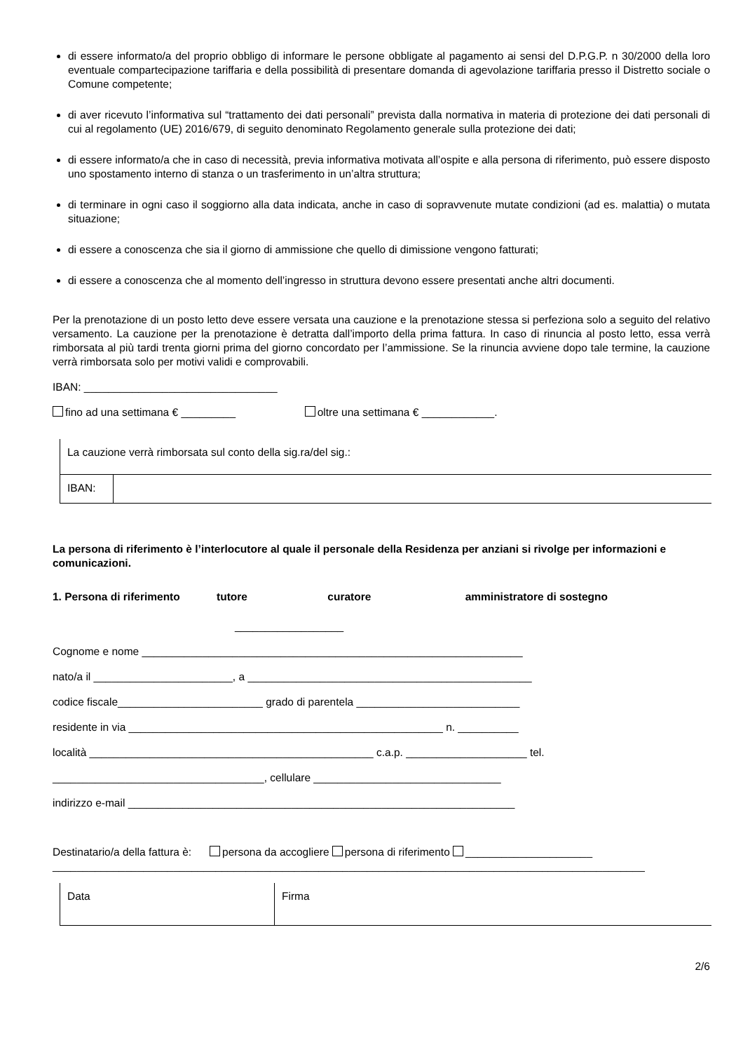di essere informato/a del proprio obbligo di informare le persone obbligate al pagamento ai sensi del D.P.G.P. n 30/2000 della loro eventuale compartecipazione tariffaria e della possibilità di presentare domanda di agevolazione tariffaria presso il Distretto sociale o Comune competente;
di aver ricevuto l’informativa sul “trattamento dei dati personali” prevista dalla normativa in materia di protezione dei dati personali di cui al regolamento (UE) 2016/679, di seguito denominato Regolamento generale sulla protezione dei dati;
di essere informato/a che in caso di necessità, previa informativa motivata all’ospite e alla persona di riferimento, può essere disposto uno spostamento interno di stanza o un trasferimento in un’altra struttura;
di terminare in ogni caso il soggiorno alla data indicata, anche in caso di sopravvenute mutate condizioni (ad es. malattia) o mutata situazione;
di essere a conoscenza che sia il giorno di ammissione che quello di dimissione vengono fatturati;
di essere a conoscenza che al momento dell’ingresso in struttura devono essere presentati anche altri documenti.
Per la prenotazione di un posto letto deve essere versata una cauzione e la prenotazione stessa si perfeziona solo a seguito del relativo versamento. La cauzione per la prenotazione è detratta dall’importo della prima fattura. In caso di rinuncia al posto letto, essa verrà rimborsata al più tardi trenta giorni prima del giorno concordato per l’ammissione. Se la rinuncia avviene dopo tale termine, la cauzione verrà rimborsata solo per motivi validi e comprovabili.
IBAN: ________________________________
fino ad una settimana € _________ oltre una settimana € ____________.
| La cauzione verrà rimborsata sul conto della sig.ra/del sig.: | |
| IBAN: | |
La persona di riferimento è l’interlocutore al quale il personale della Residenza per anziani si rivolge per informazioni e comunicazioni.
1. Persona di riferimento tutore curatore amministratore di sostegno
__________________
Cognome e nome _______________________________________________________________
nato/a il _______________________, a _______________________________________________
codice fiscale________________________ grado di parentela ___________________________
residente in via ____________________________________________________ n. __________
località _______________________________________________ c.a.p. ____________________ tel.
___________________________________, cellulare _______________________________
indirizzo e-mail ________________________________________________________________
Destinatario/a della fattura è: persona da accogliere persona di riferimento _____________________
__________________________________________________________________________________________________
| Data | Firma |
2/6